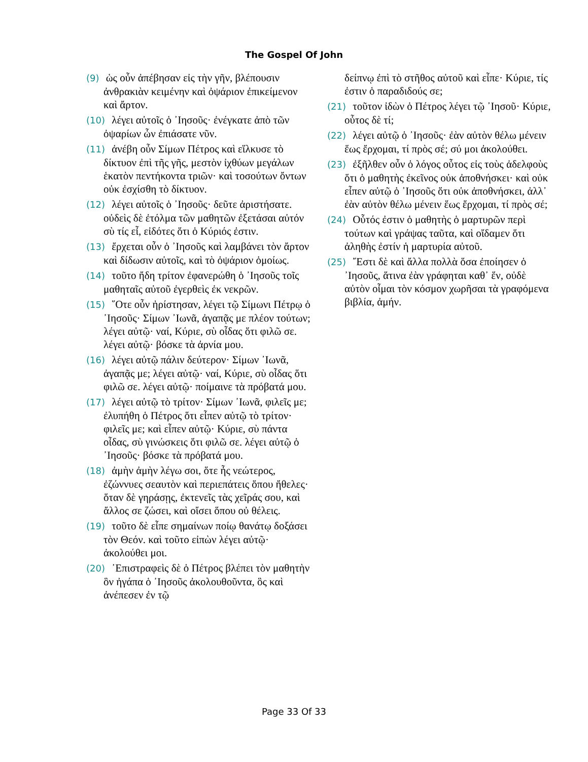The Gospel Of John
(9) ὡς οὖν ἀπέβησαν εἰς τὴν γῆν, βλέπουσιν ἀνθρακιὰν κειμένην καὶ ὀψάριον ἐπικείμενον καὶ ἄρτον.
(10) λέγει αὐτοῖς ὁ ᾿Ιησοῦς· ἐνέγκατε ἀπὸ τῶν ὀψαρίων ὧν ἐπιάσατε νῦν.
(11) ἀνέβη οὖν Σίμων Πέτρος καὶ εἵλκυσε τὸ δίκτυον ἐπὶ τῆς γῆς, μεστὸν ἰχθύων μεγάλων ἑκατὸν πεντήκοντα τριῶν· καὶ τοσούτων ὄντων οὐκ ἐσχίσθη τὸ δίκτυον.
(12) λέγει αὐτοῖς ὁ ᾿Ιησοῦς· δεῦτε ἀριστήσατε. οὐδεὶς δὲ ἐτόλμα τῶν μαθητῶν ἐξετάσαι αὐτόν σὺ τίς εἶ, εἰδότες ὅτι ὁ Κύριός ἐστιν.
(13) ἔρχεται οὖν ὁ ᾿Ιησοῦς καὶ λαμβάνει τὸν ἄρτον καὶ δίδωσιν αὐτοῖς, καὶ τὸ ὀψάριον ὁμοίως.
(14) τοῦτο ἤδη τρίτον ἐφανερώθη ὁ ᾿Ιησοῦς τοῖς μαθηταῖς αὐτοῦ ἐγερθεὶς ἐκ νεκρῶν.
(15) ῞Οτε οὖν ἠρίστησαν, λέγει τῷ Σίμωνι Πέτρῳ ὁ ᾿Ιησοῦς· Σίμων ᾿Ιωνᾶ, ἀγαπᾷς με πλέον τούτων; λέγει αὐτῷ· ναί, Κύριε, σὺ οἶδας ὅτι φιλῶ σε. λέγει αὐτῷ· βόσκε τὰ ἀρνία μου.
(16) λέγει αὐτῷ πάλιν δεύτερον· Σίμων ᾿Ιωνᾶ, ἀγαπᾷς με; λέγει αὐτῷ· ναί, Κύριε, σὺ οἶδας ὅτι φιλῶ σε. λέγει αὐτῷ· ποίμαινε τὰ πρόβατά μου.
(17) λέγει αὐτῷ τὸ τρίτον· Σίμων ᾿Ιωνᾶ, φιλεῖς με; ἐλυπήθη ὁ Πέτρος ὅτι εἶπεν αὐτῷ τὸ τρίτον· φιλεῖς με; καὶ εἶπεν αὐτῷ· Κύριε, σὺ πάντα οἶδας, σὺ γινώσκεις ὅτι φιλῶ σε. λέγει αὐτῷ ὁ ᾿Ιησοῦς· βόσκε τὰ πρόβατά μου.
(18) ἀμὴν ἀμὴν λέγω σοι, ὅτε ἦς νεώτερος, ἐζώννυες σεαυτὸν καὶ περιεπάτεις ὅπου ἤθελες· ὅταν δὲ γηράσῃς, ἐκτενεῖς τὰς χεῖράς σου, καὶ ἄλλος σε ζώσει, καὶ οἴσει ὅπου οὐ θέλεις.
(19) τοῦτο δὲ εἶπε σημαίνων ποίῳ θανάτῳ δοξάσει τὸν Θεόν. καὶ τοῦτο εἰπὼν λέγει αὐτῷ· ἀκολούθει μοι.
(20) ᾿Επιστραφεὶς δὲ ὁ Πέτρος βλέπει τὸν μαθητὴν ὃν ἠγάπα ὁ ᾿Ιησοῦς ἀκολουθοῦντα, ὃς καὶ ἀνέπεσεν ἐν τῷ
δείπνῳ ἐπὶ τὸ στῆθος αὐτοῦ καὶ εἶπε· Κύριε, τίς ἐστιν ὁ παραδιδούς σε;
(21) τοῦτον ἰδὼν ὁ Πέτρος λέγει τῷ ᾿Ιησοῦ· Κύριε, οὗτος δὲ τί;
(22) λέγει αὐτῷ ὁ ᾿Ιησοῦς· ἐὰν αὐτὸν θέλω μένειν ἕως ἔρχομαι, τί πρὸς σέ; σύ μοι ἀκολούθει.
(23) ἐξῆλθεν οὖν ὁ λόγος οὗτος εἰς τοὺς ἀδελφοὺς ὅτι ὁ μαθητὴς ἐκεῖνος οὐκ ἀποθνήσκει· καὶ οὐκ εἶπεν αὐτῷ ὁ ᾿Ιησοῦς ὅτι οὐκ ἀποθνήσκει, ἀλλ᾿ ἐὰν αὐτὸν θέλω μένειν ἕως ἔρχομαι, τί πρὸς σέ;
(24) Οὗτός ἐστιν ὁ μαθητὴς ὁ μαρτυρῶν περὶ τούτων καὶ γράψας ταῦτα, καὶ οἴδαμεν ὅτι ἀληθὴς ἐστίν ἡ μαρτυρία αὐτοῦ.
(25) ῎Εστι δὲ καὶ ἄλλα πολλὰ ὅσα ἐποίησεν ὁ ᾿Ιησοῦς, ἅτινα ἐὰν γράφηται καθ᾿ ἕν, οὐδὲ αὐτὸν οἶμαι τὸν κόσμον χωρῆσαι τὰ γραφόμενα βιβλία, ἀμήν.
Page 33 Of 33